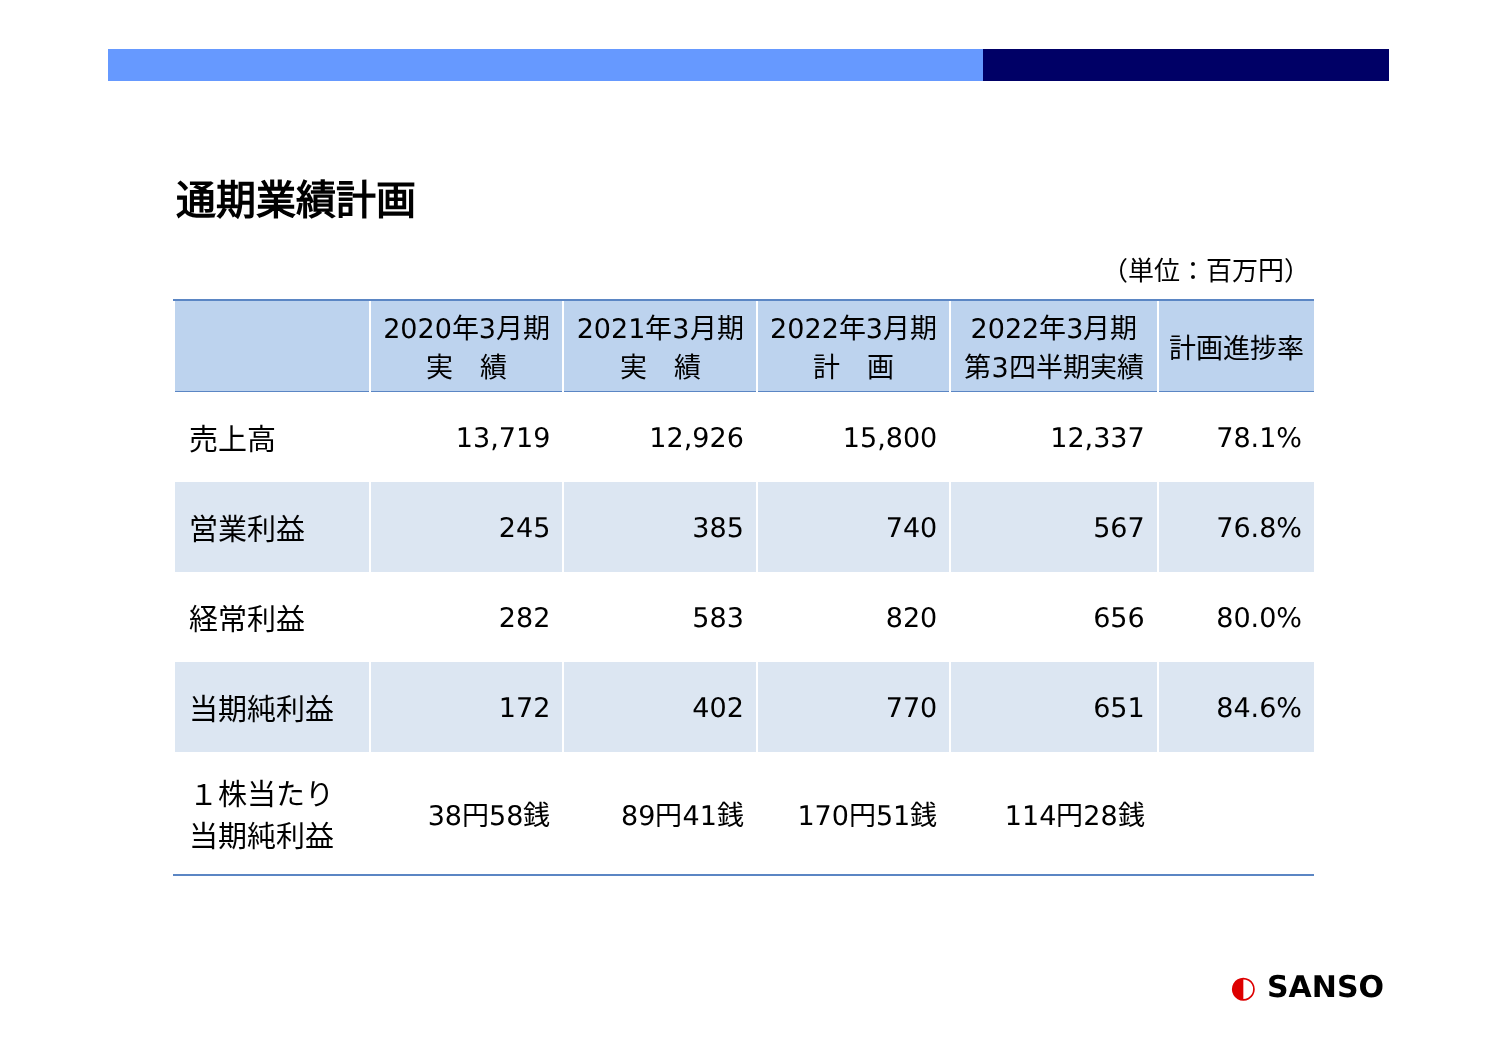通期業績計画
（単位：百万円）
| | 2020年3月期 実 績 | 2021年3月期 実 績 | 2022年3月期 計 画 | 2022年3月期 第3四半期実績 | 計画進捗率 |
| --- | --- | --- | --- | --- | --- |
| 売上高 | 13,719 | 12,926 | 15,800 | 12,337 | 78.1% |
| 営業利益 | 245 | 385 | 740 | 567 | 76.8% |
| 経常利益 | 282 | 583 | 820 | 656 | 80.0% |
| 当期純利益 | 172 | 402 | 770 | 651 | 84.6% |
| １株当たり 当期純利益 | 38円58銭 | 89円41銭 | 170円51銭 | 114円28銭 | |
◐ SANSO